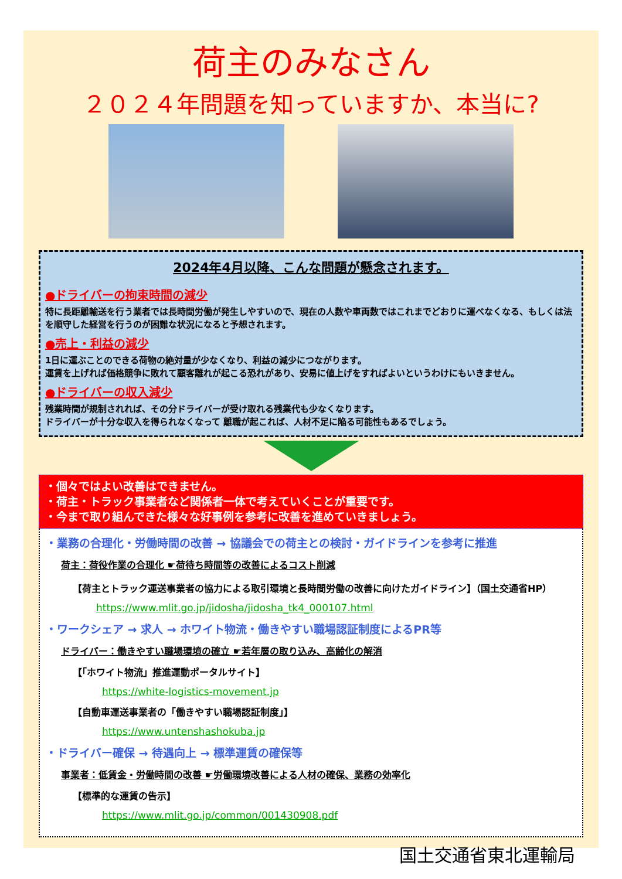荷主のみなさん
２０２４年問題を知っていますか、本当に?
2024年4月以降、こんな問題が懸念されます。
●ドライバーの拘束時間の減少
特に長距離輸送を行う業者では長時間労働が発生しやすいので、現在の人数や車両数ではこれまでどおりに運べなくなる、もしくは法を順守した経営を行うのが困難な状況になると予想されます。
●売上・利益の減少
1日に運ぶことのできる荷物の絶対量が少なくなり、利益の減少につながります。
運賃を上げれば価格競争に敗れて顧客離れが起こる恐れがあり、安易に値上げをすればよいというわけにもいきません。
●ドライバーの収入減少
残業時間が規制されれば、その分ドライバーが受け取れる残業代も少なくなります。
ドライバーが十分な収入を得られなくなって 離職が起これば、人材不足に陥る可能性もあるでしょう。
・個々ではよい改善はできません。
・荷主・トラック事業者など関係者一体で考えていくことが重要です。
・今まで取り組んできた様々な好事例を参考に改善を進めていきましょう。
・業務の合理化・労働時間の改善 → 協議会での荷主との検討・ガイドラインを参考に推進
荷主：荷役作業の合理化 ☛荷待ち時間等の改善によるコスト削減
【荷主とトラック運送事業者の協力による取引環境と長時間労働の改善に向けたガイドライン】（国土交通省HP）
https://www.mlit.go.jp/jidosha/jidosha_tk4_000107.html
・ワークシェア → 求人 → ホワイト物流・働きやすい職場認証制度によるPR等
ドライバー：働きやすい職場環境の確立 ☛若年層の取り込み、高齢化の解消
【「ホワイト物流」推進運動ポータルサイト】
https://white-logistics-movement.jp
【自動車運送事業者の「働きやすい職場認証制度」】
https://www.untenshashokuba.jp
・ドライバー確保 → 待遇向上 → 標準運賃の確保等
事業者：低賃金・労働時間の改善 ☛労働環境改善による人材の確保、業務の効率化
【標準的な運賃の告示】
https://www.mlit.go.jp/common/001430908.pdf
国土交通省東北運輸局